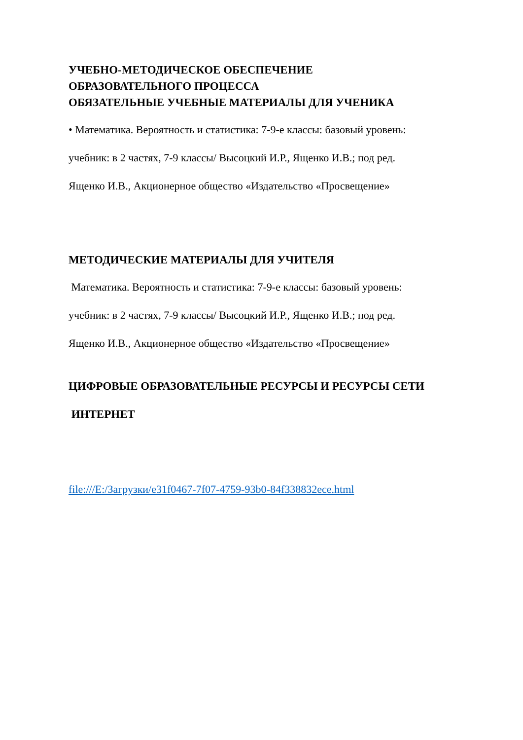УЧЕБНО-МЕТОДИЧЕСКОЕ ОБЕСПЕЧЕНИЕ
ОБРАЗОВАТЕЛЬНОГО ПРОЦЕССА
ОБЯЗАТЕЛЬНЫЕ УЧЕБНЫЕ МАТЕРИАЛЫ ДЛЯ УЧЕНИКА
• Математика. Вероятность и статистика: 7-9-е классы: базовый уровень:
учебник: в 2 частях, 7-9 классы/ Высоцкий И.Р., Ященко И.В.; под ред.
Ященко И.В., Акционерное общество «Издательство «Просвещение»
МЕТОДИЧЕСКИЕ МАТЕРИАЛЫ ДЛЯ УЧИТЕЛЯ
Математика. Вероятность и статистика: 7-9-е классы: базовый уровень:
учебник: в 2 частях, 7-9 классы/ Высоцкий И.Р., Ященко И.В.; под ред.
Ященко И.В., Акционерное общество «Издательство «Просвещение»
ЦИФРОВЫЕ ОБРАЗОВАТЕЛЬНЫЕ РЕСУРСЫ И РЕСУРСЫ СЕТИ
ИНТЕРНЕТ
file:///E:/Загрузки/e31f0467-7f07-4759-93b0-84f338832ece.html